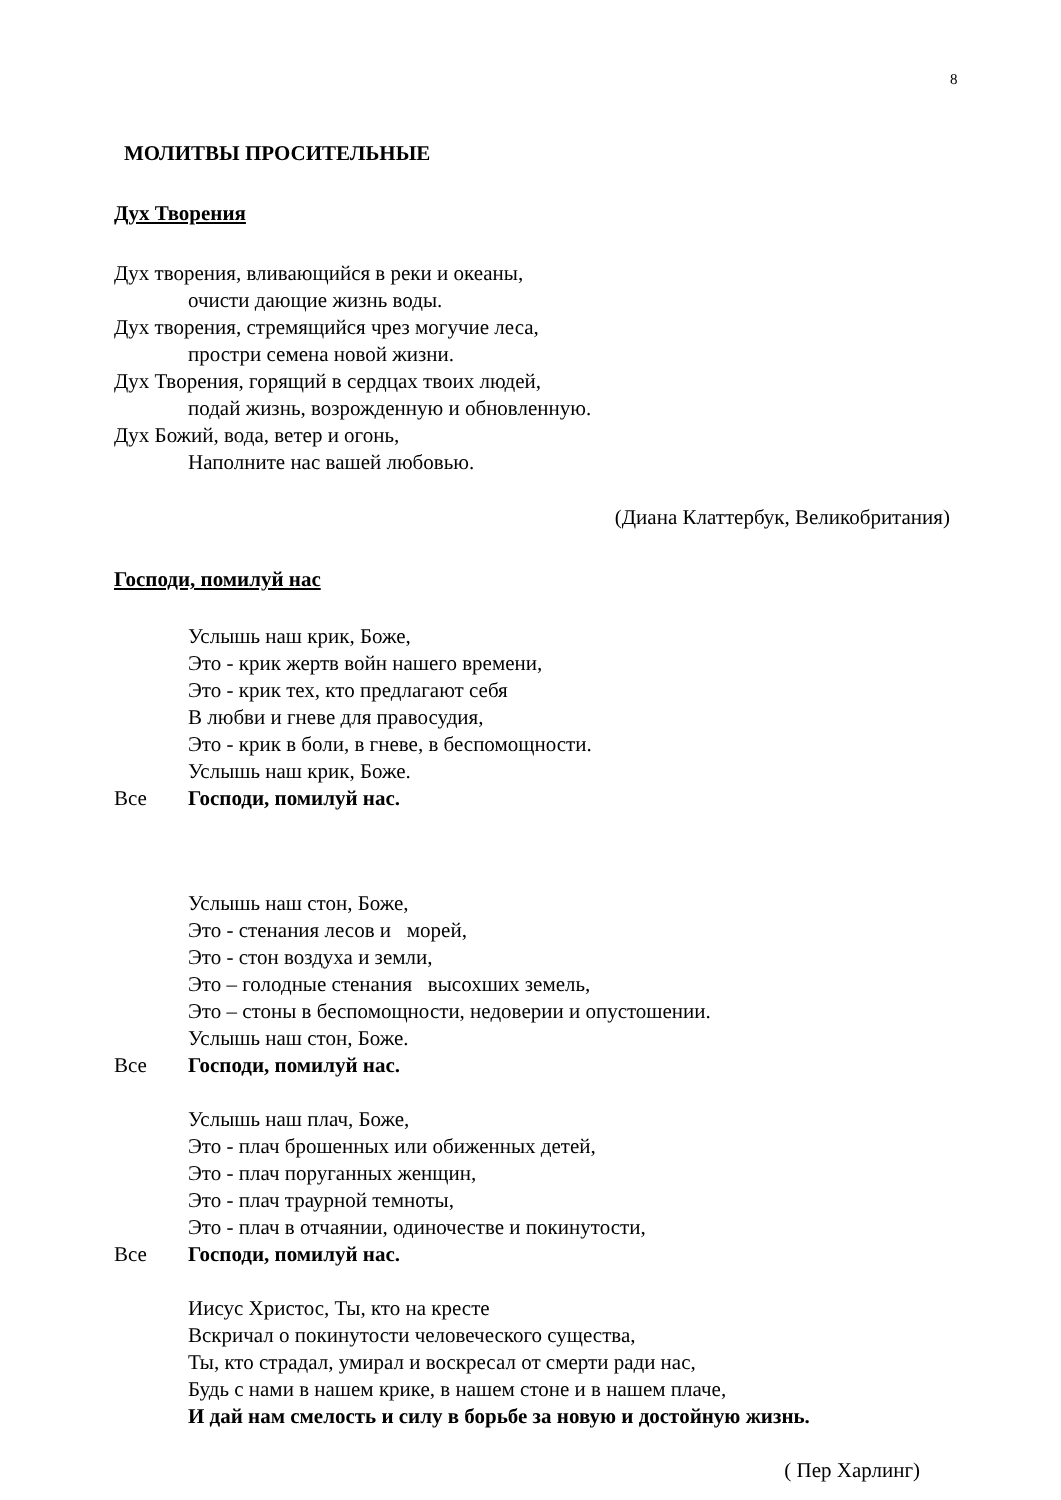8
МОЛИТВЫ ПРОСИТЕЛЬНЫЕ
Дух Творения
Дух творения, вливающийся в реки и океаны,
очисти дающие жизнь воды.
Дух творения, стремящийся чрез могучие леса,
простри семена новой жизни.
Дух Творения, горящий в сердцах твоих людей,
подай жизнь, возрожденную и обновленную.
Дух Божий, вода, ветер и огонь,
Наполните нас вашей любовью.
(Диана Клаттербук, Великобритания)
Господи, помилуй нас
Услышь наш крик, Боже,
Это - крик жертв войн нашего времени,
Это - крик тех, кто предлагают себя
В любви и гневе для правосудия,
Это - крик в боли, в гневе, в беспомощности.
Услышь наш крик, Боже.
Все Господи, помилуй нас.
Услышь наш стон, Боже,
Это - стенания лесов и морей,
Это - стон воздуха и земли,
Это – голодные стенания высохших земель,
Это – стоны в беспомощности, недоверии и опустошении.
Услышь наш стон, Боже.
Все Господи, помилуй нас.
Услышь наш плач, Боже,
Это - плач брошенных или обиженных детей,
Это - плач поруганных женщин,
Это - плач траурной темноты,
Это - плач в отчаянии, одиночестве и покинутости,
Все Господи, помилуй нас.
Иисус Христос, Ты, кто на кресте
Вскричал о покинутости человеческого существа,
Ты, кто страдал, умирал и воскресал от смерти ради нас,
Будь с нами в нашем крике, в нашем стоне и в нашем плаче,
И дай нам смелость и силу в борьбе за новую и достойную жизнь.
( Пер Харлинг)